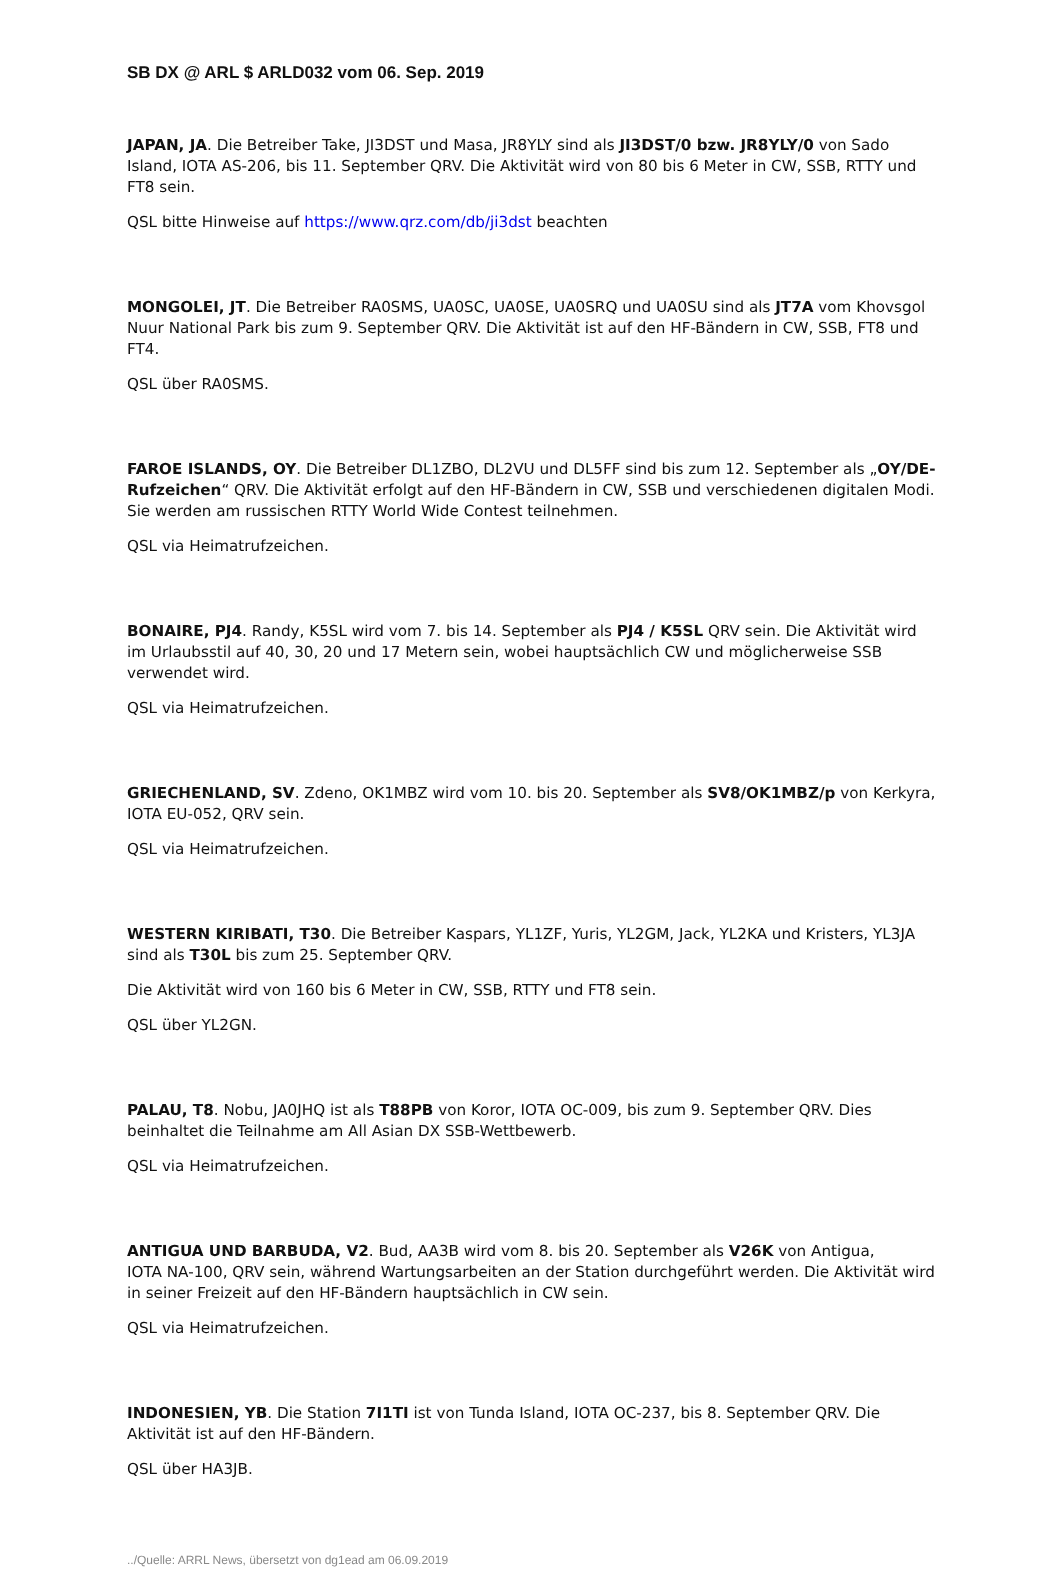SB DX @ ARL $ ARLD032 vom 06. Sep. 2019
JAPAN, JA. Die Betreiber Take, JI3DST und Masa, JR8YLY sind als JI3DST/0 bzw. JR8YLY/0 von Sado Island, IOTA AS-206, bis 11. September QRV. Die Aktivität wird von 80 bis 6 Meter in CW, SSB, RTTY und FT8 sein.
QSL bitte Hinweise auf https://www.qrz.com/db/ji3dst beachten
MONGOLEI, JT. Die Betreiber RA0SMS, UA0SC, UA0SE, UA0SRQ und UA0SU sind als JT7A vom Khovsgol Nuur National Park bis zum 9. September QRV. Die Aktivität ist auf den HF-Bändern in CW, SSB, FT8 und FT4.
QSL über RA0SMS.
FAROE ISLANDS, OY. Die Betreiber DL1ZBO, DL2VU und DL5FF sind bis zum 12. September als „OY/DE-Rufzeichen“ QRV. Die Aktivität erfolgt auf den HF-Bändern in CW, SSB und verschiedenen digitalen Modi. Sie werden am russischen RTTY World Wide Contest teilnehmen.
QSL via Heimatrufzeichen.
BONAIRE, PJ4. Randy, K5SL wird vom 7. bis 14. September als PJ4 / K5SL QRV sein. Die Aktivität wird im Urlaubsstil auf 40, 30, 20 und 17 Metern sein, wobei hauptsächlich CW und möglicherweise SSB verwendet wird.
QSL via Heimatrufzeichen.
GRIECHENLAND, SV. Zdeno, OK1MBZ wird vom 10. bis 20. September als SV8/OK1MBZ/p von Kerkyra, IOTA EU-052, QRV sein.
QSL via Heimatrufzeichen.
WESTERN KIRIBATI, T30. Die Betreiber Kaspars, YL1ZF, Yuris, YL2GM, Jack, YL2KA und Kristers, YL3JA sind als T30L bis zum 25. September QRV.
Die Aktivität wird von 160 bis 6 Meter in CW, SSB, RTTY und FT8 sein.
QSL über YL2GN.
PALAU, T8. Nobu, JA0JHQ ist als T88PB von Koror, IOTA OC-009, bis zum 9. September QRV. Dies beinhaltet die Teilnahme am All Asian DX SSB-Wettbewerb.
QSL via Heimatrufzeichen.
ANTIGUA UND BARBUDA, V2. Bud, AA3B wird vom 8. bis 20. September als V26K von Antigua,
IOTA NA-100, QRV sein, während Wartungsarbeiten an der Station durchgeführt werden. Die Aktivität wird in seiner Freizeit auf den HF-Bändern hauptsächlich in CW sein.
QSL via Heimatrufzeichen.
INDONESIEN, YB. Die Station 7I1TI ist von Tunda Island, IOTA OC-237, bis 8. September QRV. Die Aktivität ist auf den HF-Bändern.
QSL über HA3JB.
../Quelle: ARRL News, übersetzt von dg1ead am 06.09.2019